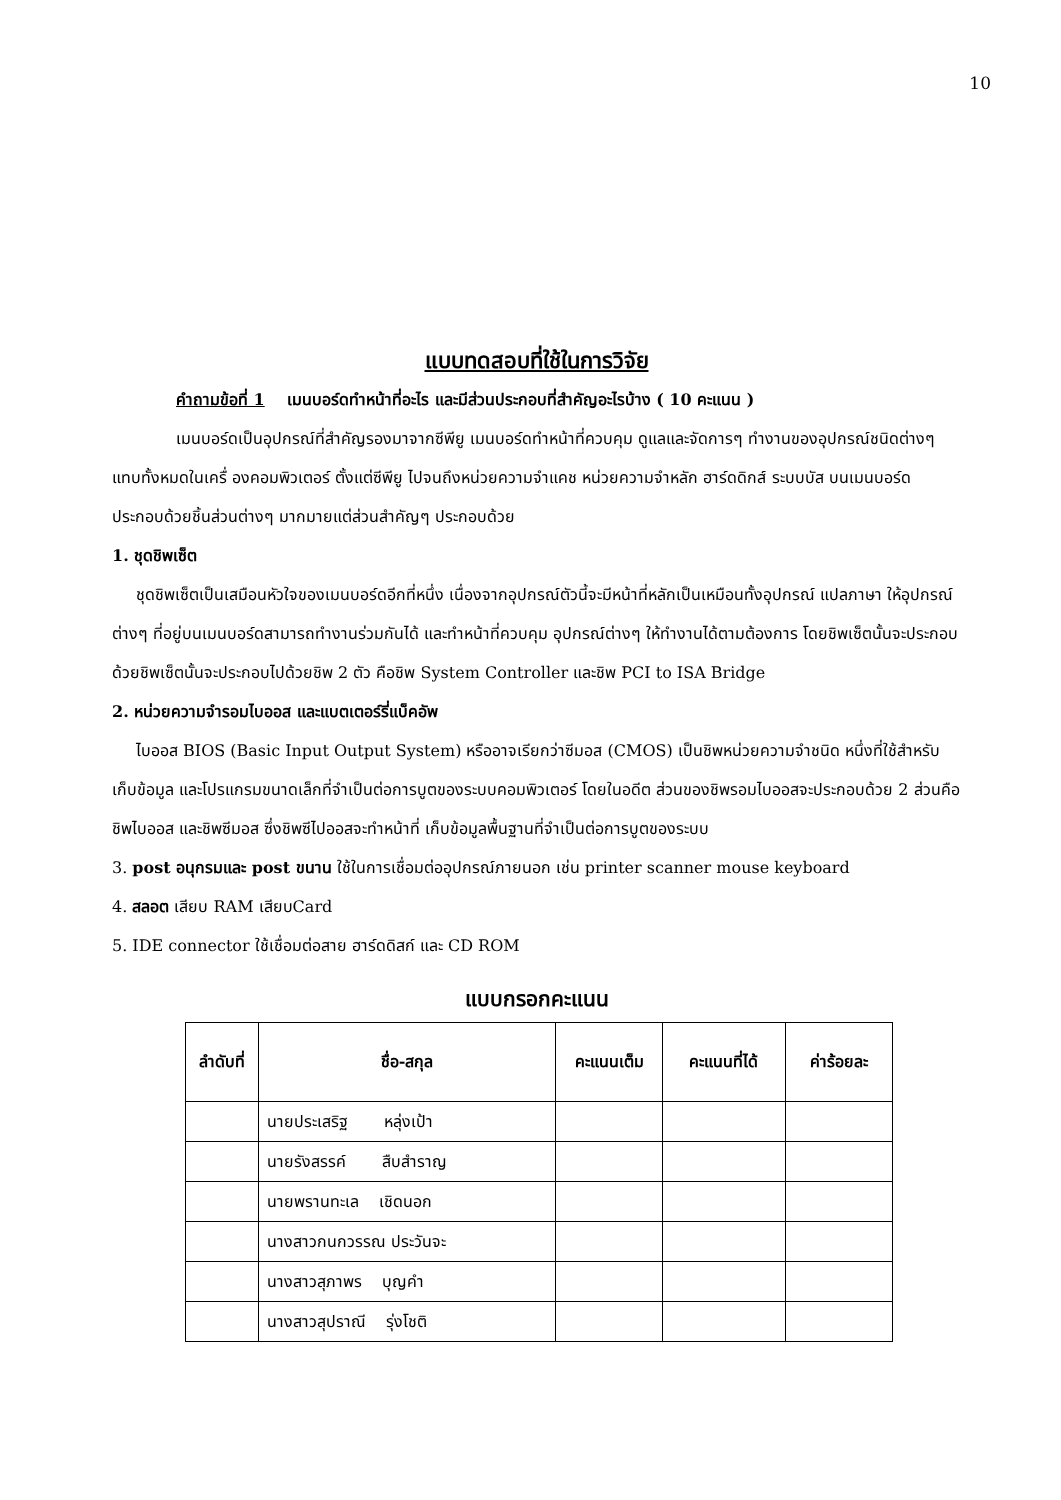10
แบบทดสอบที่ใช้ในการวิจัย
คำถามข้อที่ 1 เมนบอร์ดทำหน้าที่อะไร และมีส่วนประกอบที่สำคัญอะไรบ้าง ( 10 คะแนน )
เมนบอร์ดเป็นอุปกรณ์ที่สำคัญรองมาจากซีพียู เมนบอร์ดทำหน้าที่ควบคุม ดูแลและจัดการๆ ทำงานของอุปกรณ์ชนิดต่างๆ แทบทั้งหมดในเครื่ องคอมพิวเตอร์ ตั้งแต่ซีพียู ไปจนถึงหน่วยความจำแคช หน่วยความจำหลัก ฮาร์ดดิกส์ ระบบบัส บนเมนบอร์ดประกอบด้วยชิ้นส่วนต่างๆ มากมายแต่ส่วนสำคัญๆ ประกอบด้วย
1. ชุดชิพเซ็ต
ชุดชิพเซ็ตเป็นเสมือนหัวใจของเมนบอร์ดอีกที่หนึ่ง เนื่องจากอุปกรณ์ตัวนี้จะมีหน้าที่หลักเป็นเหมือนทั้งอุปกรณ์ แปลภาษา ให้อุปกรณ์ต่างๆ ที่อยู่บนเมนบอร์ดสามารถทำงานร่วมกันได้ และทำหน้าที่ควบคุม อุปกรณ์ต่างๆ ให้ทำงานได้ตามต้องการ โดยชิพเซ็ตนั้นจะประกอบด้วยชิพเซ็ตนั้นจะประกอบไปด้วยชิพ 2 ตัว คือชิพ System Controller และชิพ PCI to ISA Bridge
2. หน่วยความจำรอมไบออส และแบตเตอร์รี่แบ็คอัพ
ไบออส BIOS (Basic Input Output System) หรืออาจเรียกว่าซีมอส (CMOS) เป็นชิพหน่วยความจำชนิด หนึ่งที่ใช้สำหรับเก็บข้อมูล และโปรแกรมขนาดเล็กที่จำเป็นต่อการบูตของระบบคอมพิวเตอร์ โดยในอดีต ส่วนของชิพรอมไบออสจะประกอบด้วย 2 ส่วนคือ ชิพไบออส และชิพซีมอส ซึ่งชิพซีไปออสจะทำหน้าที่ เก็บข้อมูลพื้นฐานที่จำเป็นต่อการบูตของระบบ
3. post อนุกรมและ post ขนาน ใช้ในการเชื่อมต่ออุปกรณ์ภายนอก เช่น printer scanner mouse keyboard
4. สลอต เสียบ RAM เสียบCard
5. IDE connector ใช้เชื่อมต่อสาย ฮาร์ดดิสก์ และ CD ROM
แบบกรอกคะแนน
| ลำดับที่ | ชื่อ-สกุล | คะแนนเต็ม | คะแนนที่ได้ | ค่าร้อยละ |
| --- | --- | --- | --- | --- |
| | นายประเสริฐ หลุ่งเป้า | | | |
| | นายรังสรรค์ สืบสำราญ | | | |
| | นายพรานทะเล เชิดนอก | | | |
| | นางสาวกนกวรรณ ประวันจะ | | | |
| | นางสาวสุภาพร บุญคำ | | | |
| | นางสาวสุปราณี รุ่งโชติ | | | |